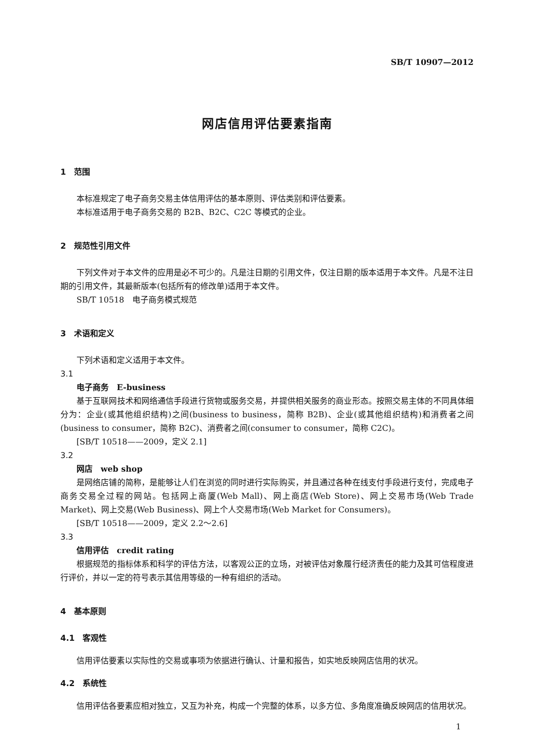SB/T 10907—2012
网店信用评估要素指南
1　范围
本标准规定了电子商务交易主体信用评估的基本原则、评估类别和评估要素。
本标准适用于电子商务交易的 B2B、B2C、C2C 等模式的企业。
2　规范性引用文件
下列文件对于本文件的应用是必不可少的。凡是注日期的引用文件，仅注日期的版本适用于本文件。凡是不注日期的引用文件，其最新版本(包括所有的修改单)适用于本文件。
SB/T 10518　电子商务模式规范
3　术语和定义
下列术语和定义适用于本文件。
3.1
电子商务　E-business
基于互联网技术和网络通信手段进行货物或服务交易，并提供相关服务的商业形态。按照交易主体的不同具体细分为：企业(或其他组织结构)之间(business to business，简称 B2B)、企业(或其他组织结构)和消费者之间(business to consumer，简称 B2C)、消费者之间(consumer to consumer，简称 C2C)。
[SB/T 10518——2009，定义 2.1]
3.2
网店　web shop
是网络店铺的简称，是能够让人们在浏览的同时进行实际购买，并且通过各种在线支付手段进行支付，完成电子商务交易全过程的网站。包括网上商厦(Web Mall)、网上商店(Web Store)、网上交易市场(Web Trade Market)、网上交易(Web Business)、网上个人交易市场(Web Market for Consumers)。
[SB/T 10518——2009，定义 2.2～2.6]
3.3
信用评估　credit rating
根据规范的指标体系和科学的评估方法，以客观公正的立场，对被评估对象履行经济责任的能力及其可信程度进行评价，并以一定的符号表示其信用等级的一种有组织的活动。
4　基本原则
4.1　客观性
信用评估要素以实际性的交易或事项为依据进行确认、计量和报告，如实地反映网店信用的状况。
4.2　系统性
信用评估各要素应相对独立，又互为补充，构成一个完整的体系，以多方位、多角度准确反映网店的信用状况。
1